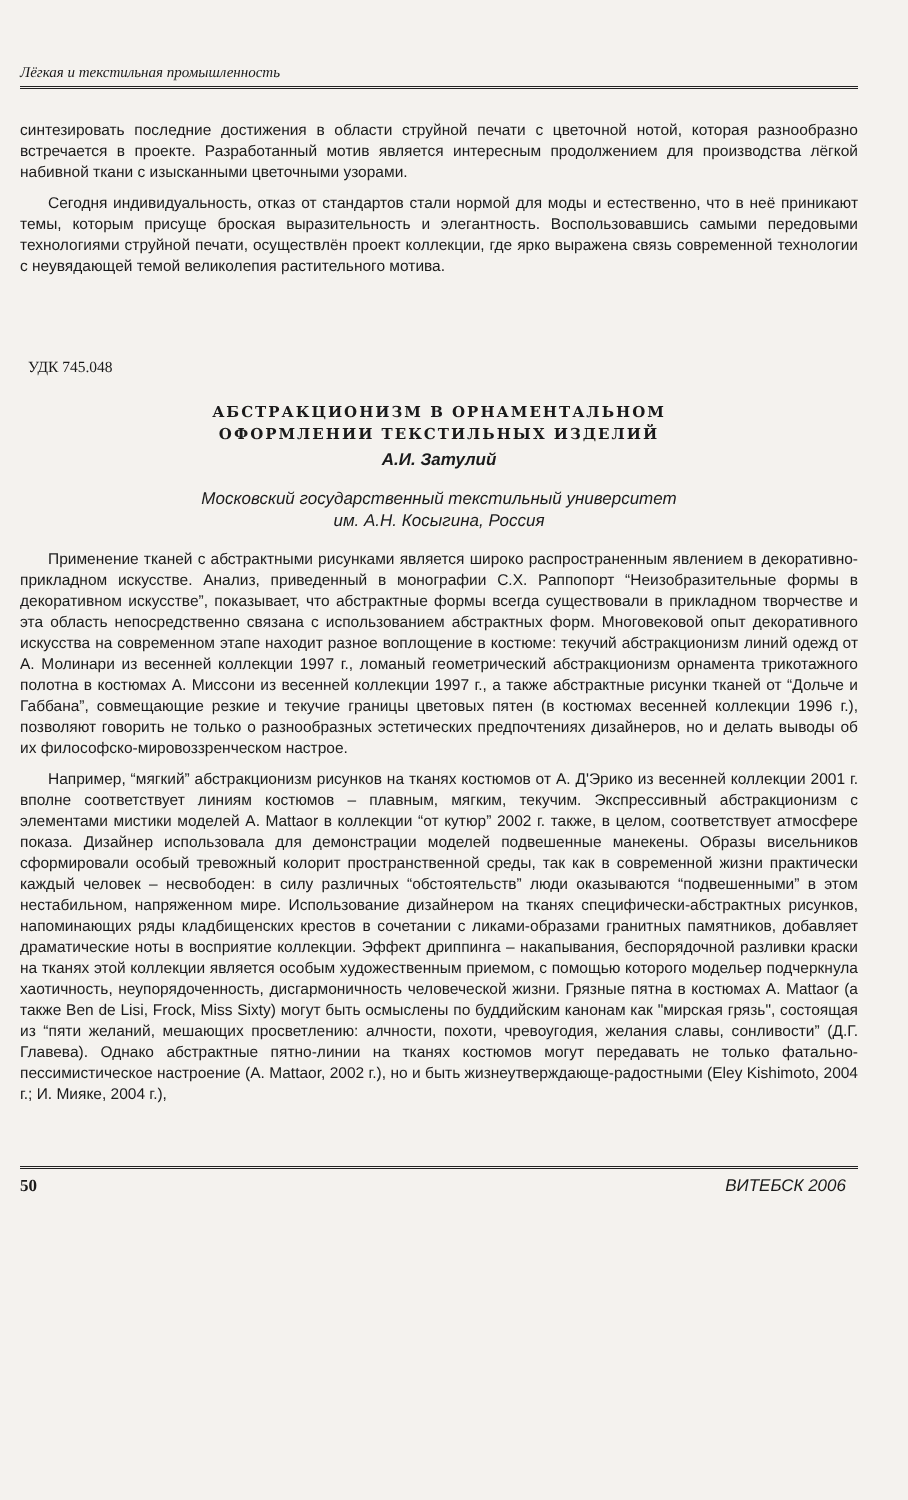Лёгкая и текстильная промышленность
синтезировать последние достижения в области струйной печати с цветочной нотой, которая разнообразно встречается в проекте. Разработанный мотив является интересным продолжением для производства лёгкой набивной ткани с изысканными цветочными узорами.
Сегодня индивидуальность, отказ от стандартов стали нормой для моды и естественно, что в неё приникают темы, которым присуще броская выразительность и элегантность. Воспользовавшись самыми передовыми технологиями струйной печати, осуществлён проект коллекции, где ярко выражена связь современной технологии с неувядающей темой великолепия растительного мотива.
УДК 745.048
АБСТРАКЦИОНИЗМ В ОРНАМЕНТАЛЬНОМ
ОФОРМЛЕНИИ ТЕКСТИЛЬНЫХ ИЗДЕЛИЙ
А.И. Затулий
Московский государственный текстильный университет
им. А.Н. Косыгина, Россия
Применение тканей с абстрактными рисунками является широко распространенным явлением в декоративно-прикладном искусстве. Анализ, приведенный в монографии С.Х. Раппопорт “Неизобразительные формы в декоративном искусстве”, показывает, что абстрактные формы всегда существовали в прикладном творчестве и эта область непосредственно связана с использованием абстрактных форм. Многовековой опыт декоративного искусства на современном этапе находит разное воплощение в костюме: текучий абстракционизм линий одежд от А. Молинари из весенней коллекции 1997 г., ломаный геометрический абстракционизм орнамента трикотажного полотна в костюмах А. Миссони из весенней коллекции 1997 г., а также абстрактные рисунки тканей от “Дольче и Габбана”, совмещающие резкие и текучие границы цветовых пятен (в костюмах весенней коллекции 1996 г.), позволяют говорить не только о разнообразных эстетических предпочтениях дизайнеров, но и делать выводы об их философско-мировоззренческом настрое.
Например, “мягкий” абстракционизм рисунков на тканях костюмов от А. Д'Эрико из весенней коллекции 2001 г. вполне соответствует линиям костюмов – плавным, мягким, текучим. Экспрессивный абстракционизм с элементами мистики моделей А. Mattaor в коллекции “от кутюр” 2002 г. также, в целом, соответствует атмосфере показа. Дизайнер использовала для демонстрации моделей подвешенные манекены. Образы висельников сформировали особый тревожный колорит пространственной среды, так как в современной жизни практически каждый человек – несвободен: в силу различных “обстоятельств” люди оказываются “подвешенными” в этом нестабильном, напряженном мире. Использование дизайнером на тканях специфически-абстрактных рисунков, напоминающих ряды кладбищенских крестов в сочетании с ликами-образами гранитных памятников, добавляет драматические ноты в восприятие коллекции. Эффект дриппинга – накапывания, беспорядочной разливки краски на тканях этой коллекции является особым художественным приемом, с помощью которого модельер подчеркнула хаотичность, неупорядоченность, дисгармоничность человеческой жизни. Грязные пятна в костюмах А. Mattaor (а также Ben de Lisi, Frock, Miss Sixty) могут быть осмыслены по буддийским канонам как "мирская грязь", состоящая из “пяти желаний, мешающих просветлению: алчности, похоти, чревоугодия, желания славы, сонливости” (Д.Г. Главева). Однако абстрактные пятно-линии на тканях костюмов могут передавать не только фатально-пессимистическое настроение (А. Mattaor, 2002 г.), но и быть жизнеутверждающе-радостными (Eley Kishimoto, 2004 г.; И. Мияке, 2004 г.),
50 ВИТЕБСК 2006